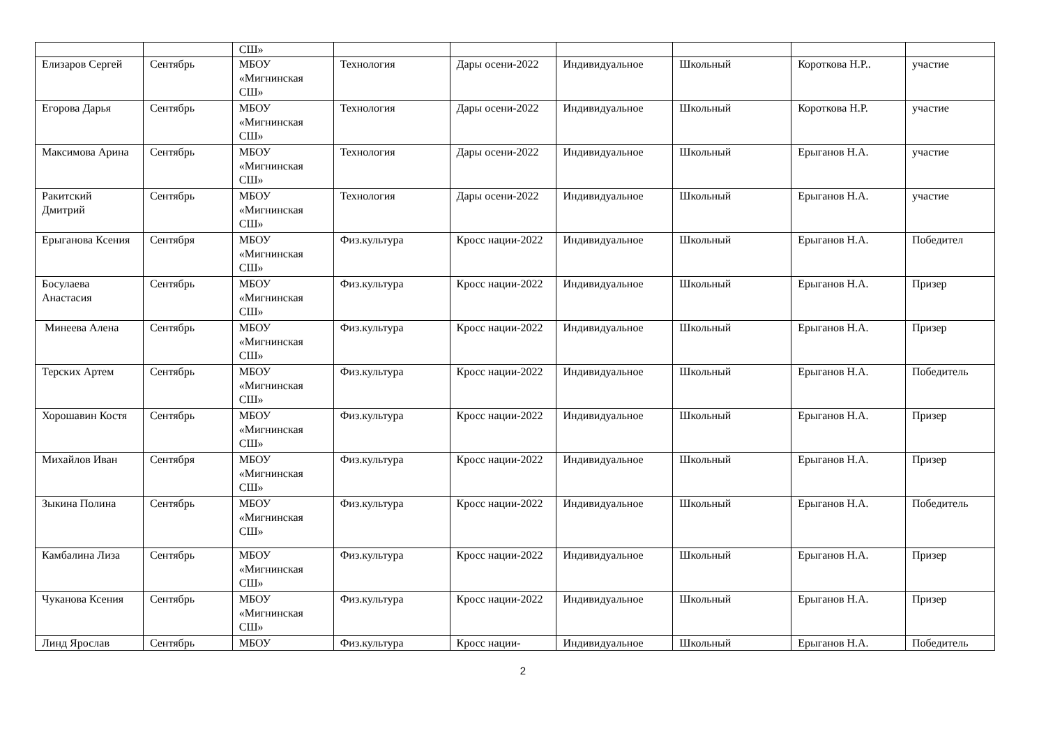| | | СШ» | | | | | | |
| Елизаров Сергей | Сентябрь | МБОУ «Мигнинская СШ» | Технология | Дары осени-2022 | Индивидуальное | Школьный | Короткова Н.Р.. | участие |
| Егорова Дарья | Сентябрь | МБОУ «Мигнинская СШ» | Технология | Дары осени-2022 | Индивидуальное | Школьный | Короткова Н.Р. | участие |
| Максимова Арина | Сентябрь | МБОУ «Мигнинская СШ» | Технология | Дары осени-2022 | Индивидуальное | Школьный | Ерыганов Н.А. | участие |
| Ракитский Дмитрий | Сентябрь | МБОУ «Мигнинская СШ» | Технология | Дары осени-2022 | Индивидуальное | Школьный | Ерыганов Н.А. | участие |
| Ерыганова Ксения | Сентября | МБОУ «Мигнинская СШ» | Физ.культура | Кросс нации-2022 | Индивидуальное | Школьный | Ерыганов Н.А. | Победител |
| Босулаева Анастасия | Сентябрь | МБОУ «Мигнинская СШ» | Физ.культура | Кросс нации-2022 | Индивидуальное | Школьный | Ерыганов Н.А. | Призер |
| Минеева Алена | Сентябрь | МБОУ «Мигнинская СШ» | Физ.культура | Кросс нации-2022 | Индивидуальное | Школьный | Ерыганов Н.А. | Призер |
| Терских Артем | Сентябрь | МБОУ «Мигнинская СШ» | Физ.культура | Кросс нации-2022 | Индивидуальное | Школьный | Ерыганов Н.А. | Победитель |
| Хорошавин Костя | Сентябрь | МБОУ «Мигнинская СШ» | Физ.культура | Кросс нации-2022 | Индивидуальное | Школьный | Ерыганов Н.А. | Призер |
| Михайлов Иван | Сентября | МБОУ «Мигнинская СШ» | Физ.культура | Кросс нации-2022 | Индивидуальное | Школьный | Ерыганов Н.А. | Призер |
| Зыкина Полина | Сентябрь | МБОУ «Мигнинская СШ» | Физ.культура | Кросс нации-2022 | Индивидуальное | Школьный | Ерыганов Н.А. | Победитель |
| Камбалина Лиза | Сентябрь | МБОУ «Мигнинская СШ» | Физ.культура | Кросс нации-2022 | Индивидуальное | Школьный | Ерыганов Н.А. | Призер |
| Чуканова Ксения | Сентябрь | МБОУ «Мигнинская СШ» | Физ.культура | Кросс нации-2022 | Индивидуальное | Школьный | Ерыганов Н.А. | Призер |
| Линд Ярослав | Сентябрь | МБОУ | Физ.культура | Кросс нации- | Индивидуальное | Школьный | Ерыганов Н.А. | Победитель |
2